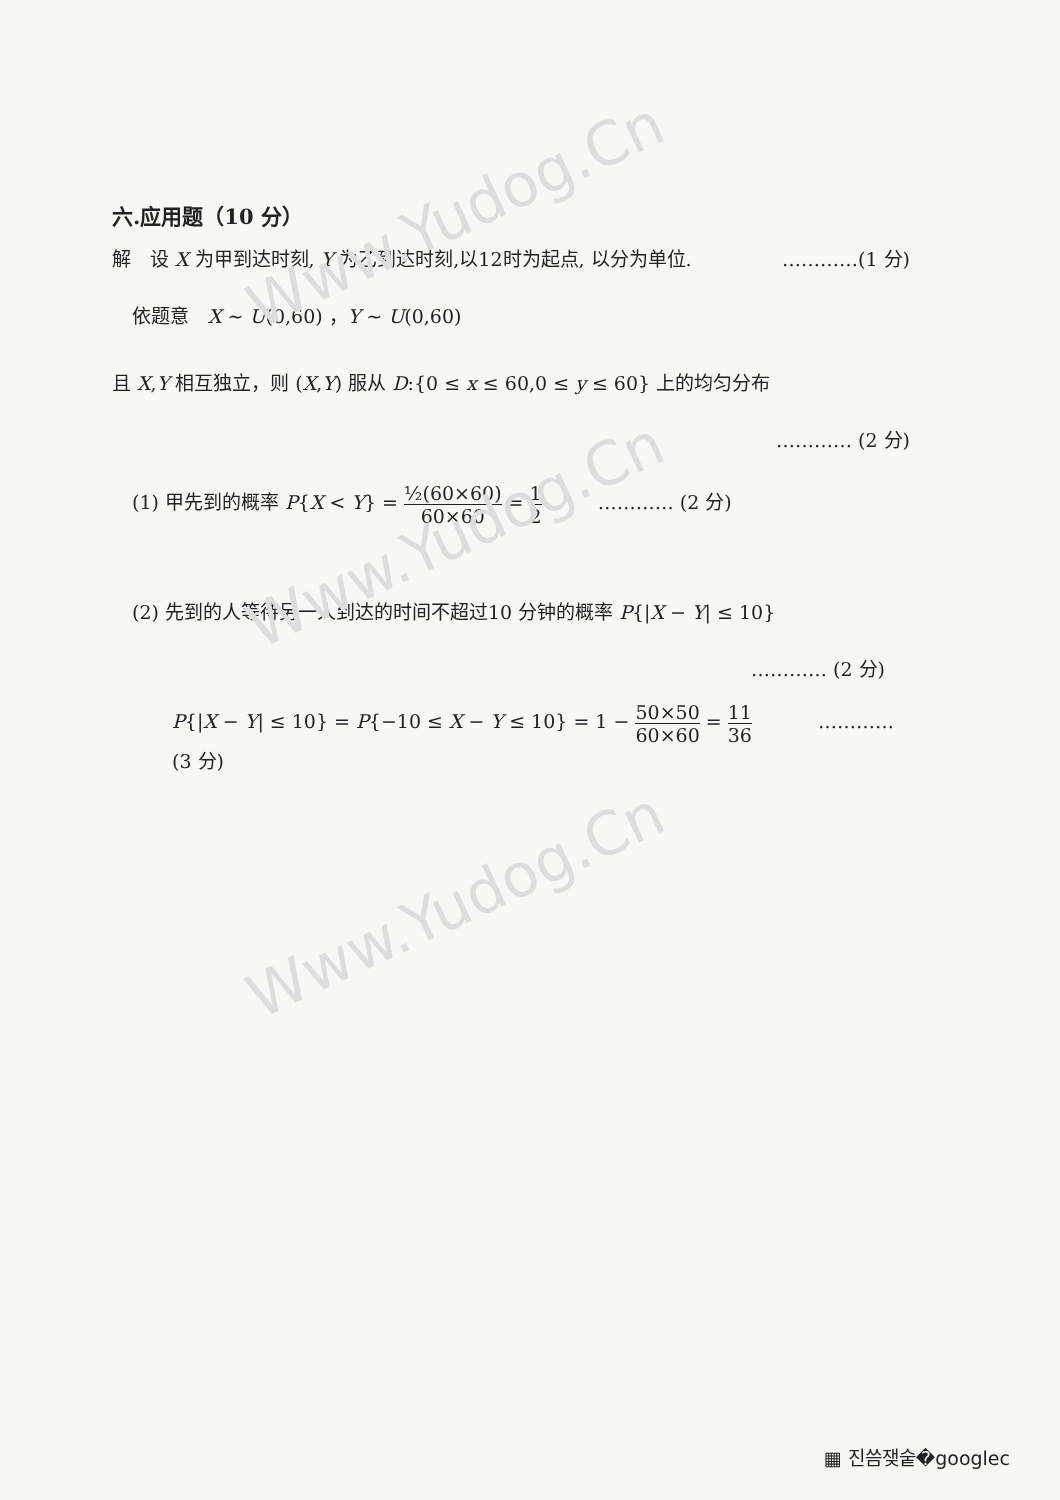Www.Yudog.Cn
Www.Yudog.Cn
Www.Yudog.Cn
六.应用题（10 分）
解　设 X 为甲到达时刻, Y 为乙到达时刻,以12时为起点, 以分为单位. …………(1 分)
依题意　X ~ U(0,60) ，Y ~ U(0,60)
且 X,Y 相互独立，则 (X,Y) 服从 D:{0 ≤ x ≤ 60,0 ≤ y ≤ 60} 上的均匀分布
………… (2 分)
(1) 甲先到的概率 P{X < Y} = ½(60×60) 60×60 = 1 2 ………… (2 分)
(2) 先到的人等待另一人到达的时间不超过10 分钟的概率 P{|X − Y| ≤ 10}
………… (2 分)
P{|X − Y| ≤ 10} = P{−10 ≤ X − Y ≤ 10} = 1 − 50×50 60×60 = 11 36 ………… (3 分)
▦ 진씀쟂숱�googlec